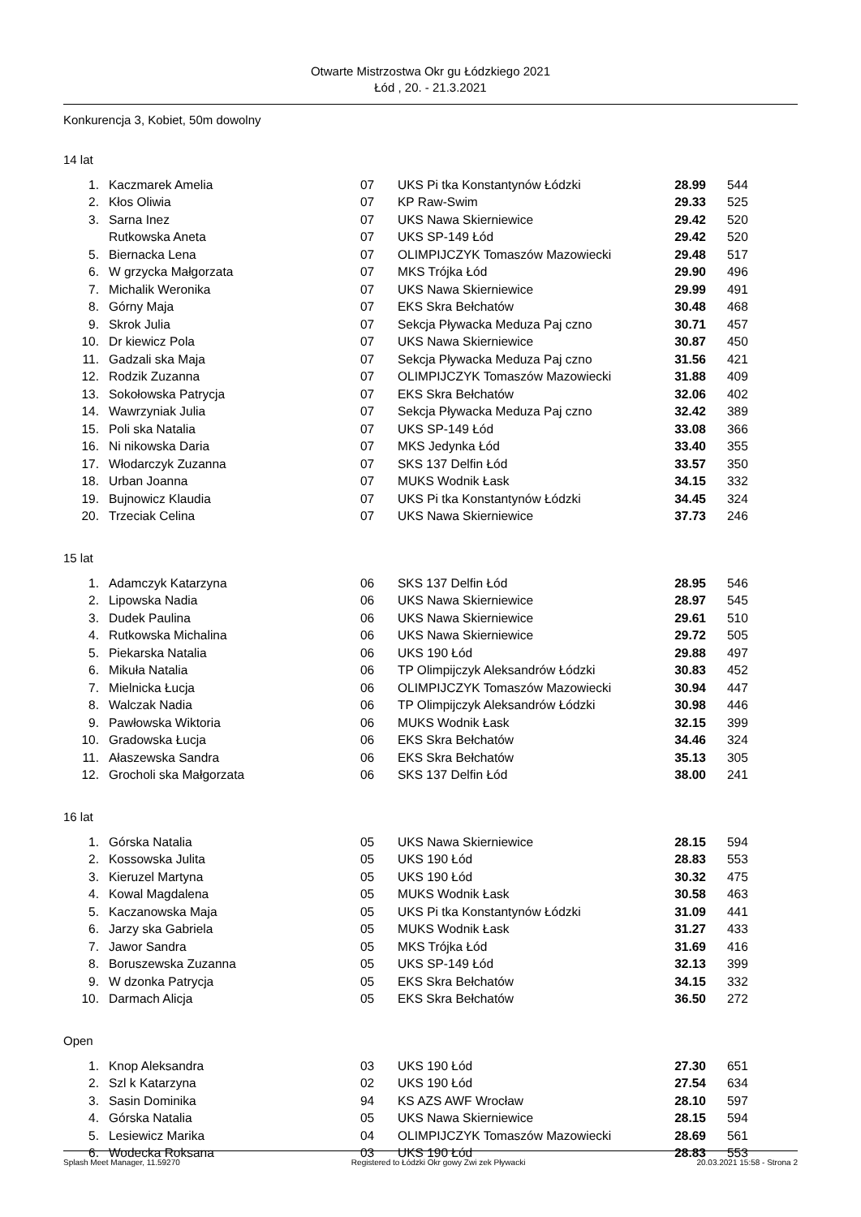Otwarte Mistrzostwa Okr gu Łódzkiego 2021
Łód , 20. - 21.3.2021
Konkurencja 3, Kobiet, 50m dowolny
14 lat
| 1. | Kaczmarek Amelia | 07 | UKS Pi tka Konstantynów Łódzki | 28.99 | 544 |
| 2. | Kłos Oliwia | 07 | KP Raw-Swim | 29.33 | 525 |
| 3. | Sarna Inez | 07 | UKS Nawa Skierniewice | 29.42 | 520 |
| | Rutkowska Aneta | 07 | UKS SP-149 Łód | 29.42 | 520 |
| 5. | Biernacka Lena | 07 | OLIMPIJCZYK Tomaszów Mazowiecki | 29.48 | 517 |
| 6. | W grzycka Małgorzata | 07 | MKS Trójka Łód | 29.90 | 496 |
| 7. | Michalik Weronika | 07 | UKS Nawa Skierniewice | 29.99 | 491 |
| 8. | Górny Maja | 07 | EKS Skra Bełchatów | 30.48 | 468 |
| 9. | Skrok Julia | 07 | Sekcja Pływacka Meduza Paj czno | 30.71 | 457 |
| 10. | Dr kiewicz Pola | 07 | UKS Nawa Skierniewice | 30.87 | 450 |
| 11. | Gadzali ska Maja | 07 | Sekcja Pływacka Meduza Paj czno | 31.56 | 421 |
| 12. | Rodzik Zuzanna | 07 | OLIMPIJCZYK Tomaszów Mazowiecki | 31.88 | 409 |
| 13. | Sokołowska Patrycja | 07 | EKS Skra Bełchatów | 32.06 | 402 |
| 14. | Wawrzyniak Julia | 07 | Sekcja Pływacka Meduza Paj czno | 32.42 | 389 |
| 15. | Poli ska Natalia | 07 | UKS SP-149 Łód | 33.08 | 366 |
| 16. | Ni nikowska Daria | 07 | MKS Jedynka Łód | 33.40 | 355 |
| 17. | Włodarczyk Zuzanna | 07 | SKS 137 Delfin Łód | 33.57 | 350 |
| 18. | Urban Joanna | 07 | MUKS Wodnik Łask | 34.15 | 332 |
| 19. | Bujnowicz Klaudia | 07 | UKS Pi tka Konstantynów Łódzki | 34.45 | 324 |
| 20. | Trzeciak Celina | 07 | UKS Nawa Skierniewice | 37.73 | 246 |
15 lat
| 1. | Adamczyk Katarzyna | 06 | SKS 137 Delfin Łód | 28.95 | 546 |
| 2. | Lipowska Nadia | 06 | UKS Nawa Skierniewice | 28.97 | 545 |
| 3. | Dudek Paulina | 06 | UKS Nawa Skierniewice | 29.61 | 510 |
| 4. | Rutkowska Michalina | 06 | UKS Nawa Skierniewice | 29.72 | 505 |
| 5. | Piekarska Natalia | 06 | UKS 190 Łód | 29.88 | 497 |
| 6. | Mikuła Natalia | 06 | TP Olimpijczyk Aleksandrów Łódzki | 30.83 | 452 |
| 7. | Mielnicka Łucja | 06 | OLIMPIJCZYK Tomaszów Mazowiecki | 30.94 | 447 |
| 8. | Walczak Nadia | 06 | TP Olimpijczyk Aleksandrów Łódzki | 30.98 | 446 |
| 9. | Pawłowska Wiktoria | 06 | MUKS Wodnik Łask | 32.15 | 399 |
| 10. | Gradowska Łucja | 06 | EKS Skra Bełchatów | 34.46 | 324 |
| 11. | Ałaszewska Sandra | 06 | EKS Skra Bełchatów | 35.13 | 305 |
| 12. | Grocholi ska Małgorzata | 06 | SKS 137 Delfin Łód | 38.00 | 241 |
16 lat
| 1. | Górska Natalia | 05 | UKS Nawa Skierniewice | 28.15 | 594 |
| 2. | Kossowska Julita | 05 | UKS 190 Łód | 28.83 | 553 |
| 3. | Kieruzel Martyna | 05 | UKS 190 Łód | 30.32 | 475 |
| 4. | Kowal Magdalena | 05 | MUKS Wodnik Łask | 30.58 | 463 |
| 5. | Kaczanowska Maja | 05 | UKS Pi tka Konstantynów Łódzki | 31.09 | 441 |
| 6. | Jarzy ska Gabriela | 05 | MUKS Wodnik Łask | 31.27 | 433 |
| 7. | Jawor Sandra | 05 | MKS Trójka Łód | 31.69 | 416 |
| 8. | Boruszewska Zuzanna | 05 | UKS SP-149 Łód | 32.13 | 399 |
| 9. | W dzonka Patrycja | 05 | EKS Skra Bełchatów | 34.15 | 332 |
| 10. | Darmach Alicja | 05 | EKS Skra Bełchatów | 36.50 | 272 |
Open
| 1. | Knop Aleksandra | 03 | UKS 190 Łód | 27.30 | 651 |
| 2. | Szl k Katarzyna | 02 | UKS 190 Łód | 27.54 | 634 |
| 3. | Sasin Dominika | 94 | KS AZS AWF Wrocław | 28.10 | 597 |
| 4. | Górska Natalia | 05 | UKS Nawa Skierniewice | 28.15 | 594 |
| 5. | Lesiewicz Marika | 04 | OLIMPIJCZYK Tomaszów Mazowiecki | 28.69 | 561 |
| 6. | Wodecka Roksana | 03 | UKS 190 Łód | 28.83 | 553 |
Splash Meet Manager, 11.59270 Registered to Łódzki Okr gowy Zwi zek Pływacki 20.03.2021 15:58 - Strona 2